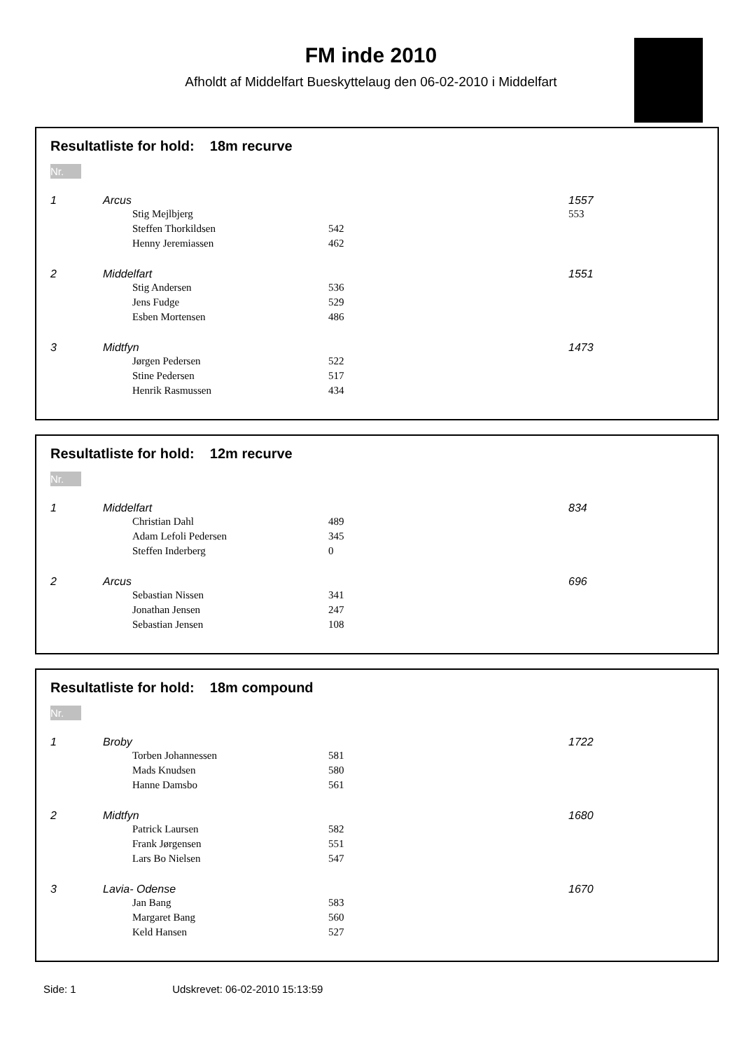FM inde 2010
Afholdt af Middelfart Bueskyttelaug den 06-02-2010 i Middelfart
Resultatliste for hold: 18m recurve
Nr.
| 1 | Arcus | | 1557 |
| | | Stig Mejlbjerg | 553 |
| | | Steffen Thorkildsen | 542 | |
| | | Henny Jeremiassen | 462 | |
| 2 | Middelfart | | | 1551 |
| | | Stig Andersen | 536 | |
| | | Jens Fudge | 529 | |
| | | Esben Mortensen | 486 | |
| 3 | Midtfyn | | | 1473 |
| | | Jørgen Pedersen | 522 | |
| | | Stine Pedersen | 517 | |
| | | Henrik Rasmussen | 434 | |
Resultatliste for hold: 12m recurve
Nr.
| 1 | Middelfart | | | 834 |
| | | Christian Dahl | 489 | |
| | | Adam Lefoli Pedersen | 345 | |
| | | Steffen Inderberg | 0 | |
| 2 | Arcus | | | 696 |
| | | Sebastian Nissen | 341 | |
| | | Jonathan Jensen | 247 | |
| | | Sebastian Jensen | 108 | |
Resultatliste for hold: 18m compound
Nr.
| 1 | Broby | | | 1722 |
| | | Torben Johannessen | 581 | |
| | | Mads Knudsen | 580 | |
| | | Hanne Damsbo | 561 | |
| 2 | Midtfyn | | | 1680 |
| | | Patrick Laursen | 582 | |
| | | Frank Jørgensen | 551 | |
| | | Lars Bo Nielsen | 547 | |
| 3 | Lavia- Odense | | | 1670 |
| | | Jan Bang | 583 | |
| | | Margaret Bang | 560 | |
| | | Keld Hansen | 527 | |
Side: 1 Udskrevet: 06-02-2010 15:13:59